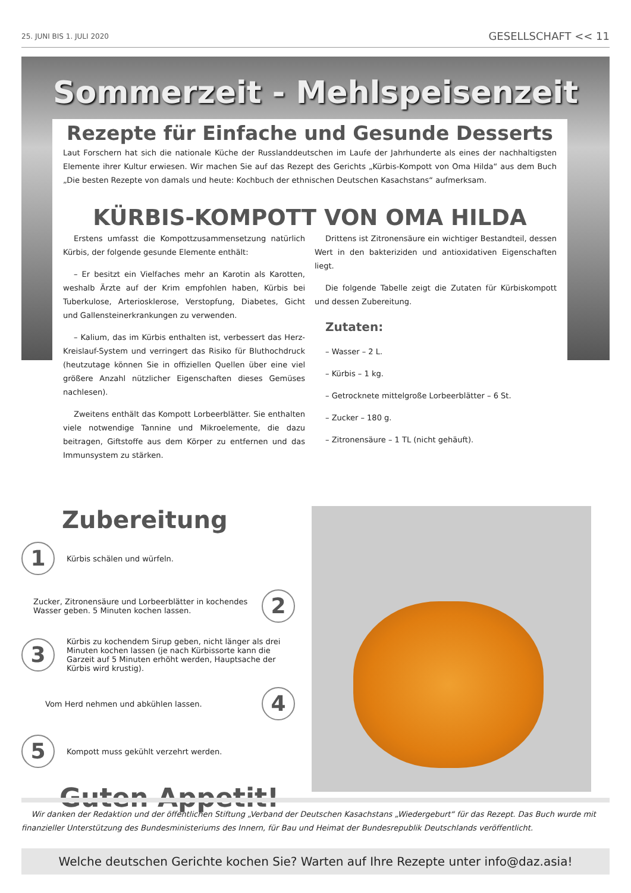25. JUNI BIS 1. JULI 2020 GESELLSCHAFT << 11
Sommerzeit - Mehlspeisenzeit
Rezepte für Einfache und Gesunde Desserts
Laut Forschern hat sich die nationale Küche der Russlanddeutschen im Laufe der Jahrhunderte als eines der nachhaltigsten Elemente ihrer Kultur erwiesen. Wir machen Sie auf das Rezept des Gerichts „Kürbis-Kompott von Oma Hilda“ aus dem Buch „Die besten Rezepte von damals und heute: Kochbuch der ethnischen Deutschen Kasachstans“ aufmerksam.
KÜRBIS-KOMPOTT VON OMA HILDA
Erstens umfasst die Kompottzusammensetzung natürlich Kürbis, der folgende gesunde Elemente enthält:
– Er besitzt ein Vielfaches mehr an Karotin als Karotten, weshalb Ärzte auf der Krim empfohlen haben, Kürbis bei Tuberkulose, Arteriosklerose, Verstopfung, Diabetes, Gicht und Gallensteinerkrankungen zu verwenden.
– Kalium, das im Kürbis enthalten ist, verbessert das Herz-Kreislauf-System und verringert das Risiko für Bluthochdruck (heutzutage können Sie in offiziellen Quellen über eine viel größere Anzahl nützlicher Eigenschaften dieses Gemüses nachlesen).
Zweitens enthält das Kompott Lorbeerblätter. Sie enthalten viele notwendige Tannine und Mikroelemente, die dazu beitragen, Giftstoffe aus dem Körper zu entfernen und das Immunsystem zu stärken.
Drittens ist Zitronensäure ein wichtiger Bestandteil, dessen Wert in den bakteriziden und antioxidativen Eigenschaften liegt.
Die folgende Tabelle zeigt die Zutaten für Kürbiskompott und dessen Zubereitung.
Zutaten:
– Wasser – 2 L.
– Kürbis – 1 kg.
– Getrocknete mittelgroße Lorbeerblätter – 6 St.
– Zucker – 180 g.
– Zitronensäure – 1 TL (nicht gehäuft).
Zubereitung
1
Kürbis schälen und würfeln.
Zucker, Zitronensäure und Lorbeerblätter in kochendes Wasser geben. 5 Minuten kochen lassen.
2
3
Kürbis zu kochendem Sirup geben, nicht länger als drei Minuten kochen lassen (je nach Kürbissorte kann die Garzeit auf 5 Minuten erhöht werden, Hauptsache der Kürbis wird krustig).
Vom Herd nehmen und abkühlen lassen.
4
5
Kompott muss gekühlt verzehrt werden.
Guten Appetit!
Wir danken der Redaktion und der öffentlichen Stiftung „Verband der Deutschen Kasachstans „Wiedergeburt“ für das Rezept. Das Buch wurde mit finanzieller Unterstützung des Bundesministeriums des Innern, für Bau und Heimat der Bundesrepublik Deutschlands veröffentlicht.
Welche deutschen Gerichte kochen Sie? Warten auf Ihre Rezepte unter info@daz.asia!